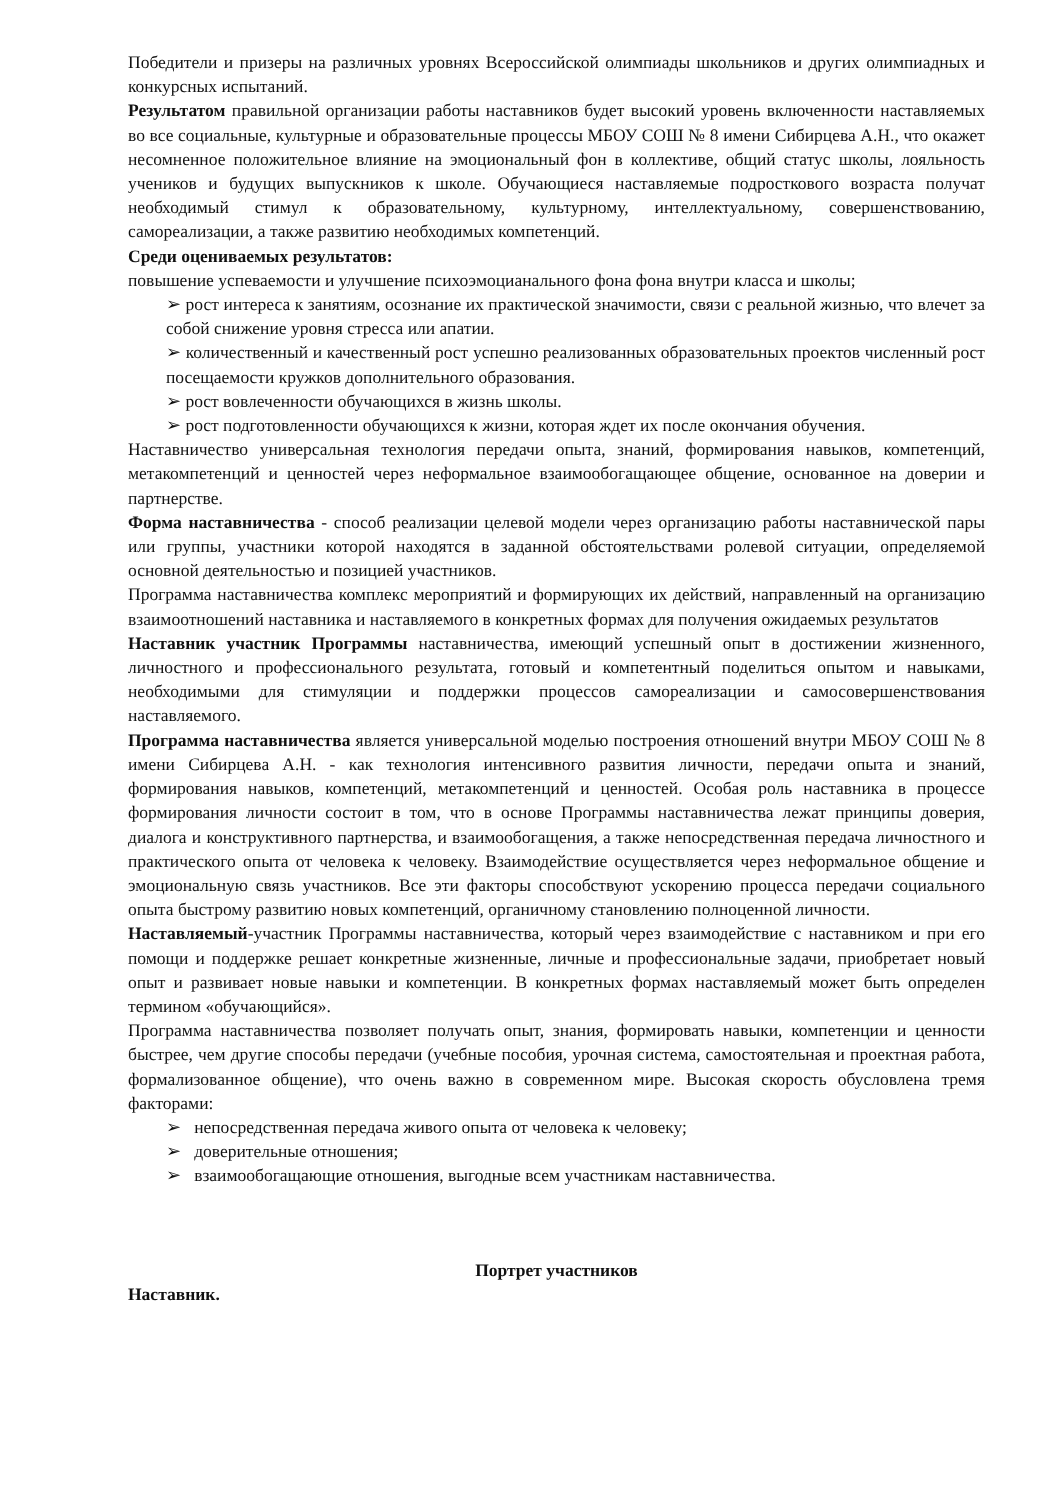Победители и призеры на различных уровнях Всероссийской олимпиады школьников и других олимпиадных и конкурсных испытаний.
Результатом правильной организации работы наставников будет высокий уровень включенности наставляемых во все социальные, культурные и образовательные процессы МБОУ СОШ № 8 имени Сибирцева А.Н., что окажет несомненное положительное влияние на эмоциональный фон в коллективе, общий статус школы, лояльность учеников и будущих выпускников к школе. Обучающиеся наставляемые подросткового возраста получат необходимый стимул к образовательному, культурному, интеллектуальному, совершенствованию, самореализации, а также развитию необходимых компетенций.
Среди оцениваемых результатов:
повышение успеваемости и улучшение психоэмоцианального фона фона внутри класса и школы;
➢ рост интереса к занятиям, осознание их практической значимости, связи с реальной жизнью, что влечет за собой снижение уровня стресса или апатии.
➢ количественный и качественный рост успешно реализованных образовательных проектов численный рост посещаемости кружков дополнительного образования.
➢ рост вовлеченности обучающихся в жизнь школы.
➢ рост подготовленности обучающихся к жизни, которая ждет их после окончания обучения.
Наставничество универсальная технология передачи опыта, знаний, формирования навыков, компетенций, метакомпетенций и ценностей через неформальное взаимообогащающее общение, основанное на доверии и партнерстве.
Форма наставничества - способ реализации целевой модели через организацию работы наставнической пары или группы, участники которой находятся в заданной обстоятельствами ролевой ситуации, определяемой основной деятельностью и позицией участников.
Программа наставничества комплекс мероприятий и формирующих их действий, направленный на организацию взаимоотношений наставника и наставляемого в конкретных формах для получения ожидаемых результатов
Наставник участник Программы наставничества, имеющий успешный опыт в достижении жизненного, личностного и профессионального результата, готовый и компетентный поделиться опытом и навыками, необходимыми для стимуляции и поддержки процессов самореализации и самосовершенствования наставляемого.
Программа наставничества является универсальной моделью построения отношений внутри МБОУ СОШ № 8 имени Сибирцева А.Н. - как технология интенсивного развития личности, передачи опыта и знаний, формирования навыков, компетенций, метакомпетенций и ценностей. Особая роль наставника в процессе формирования личности состоит в том, что в основе Программы наставничества лежат принципы доверия, диалога и конструктивного партнерства, и взаимообогащения, а также непосредственная передача личностного и практического опыта от человека к человеку. Взаимодействие осуществляется через неформальное общение и эмоциональную связь участников. Все эти факторы способствуют ускорению процесса передачи социального опыта быстрому развитию новых компетенций, органичному становлению полноценной личности.
Наставляемый-участник Программы наставничества, который через взаимодействие с наставником и при его помощи и поддержке решает конкретные жизненные, личные и профессиональные задачи, приобретает новый опыт и развивает новые навыки и компетенции. В конкретных формах наставляемый может быть определен термином «обучающийся».
Программа наставничества позволяет получать опыт, знания, формировать навыки, компетенции и ценности быстрее, чем другие способы передачи (учебные пособия, урочная система, самостоятельная и проектная работа, формализованное общение), что очень важно в современном мире. Высокая скорость обусловлена тремя факторами:
➢ непосредственная передача живого опыта от человека к человеку;
➢ доверительные отношения;
➢ взаимообогащающие отношения, выгодные всем участникам наставничества.
Портрет участников
Наставник.